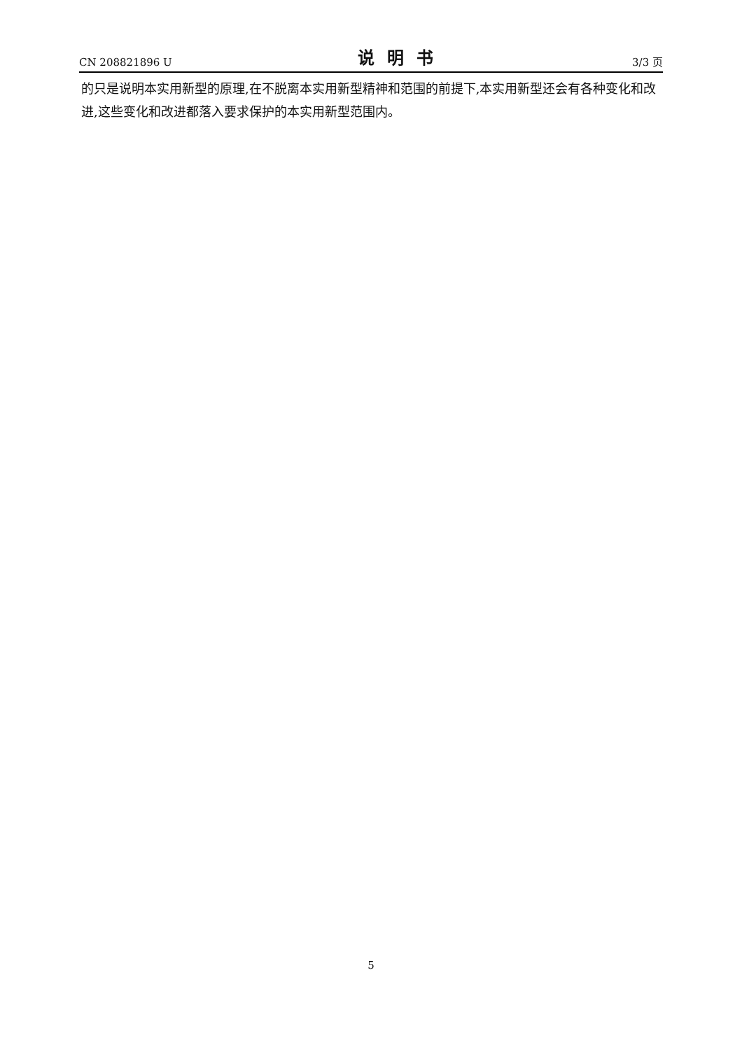CN 208821896 U 说明书 3/3 页
的只是说明本实用新型的原理,在不脱离本实用新型精神和范围的前提下,本实用新型还会有各种变化和改进,这些变化和改进都落入要求保护的本实用新型范围内。
5